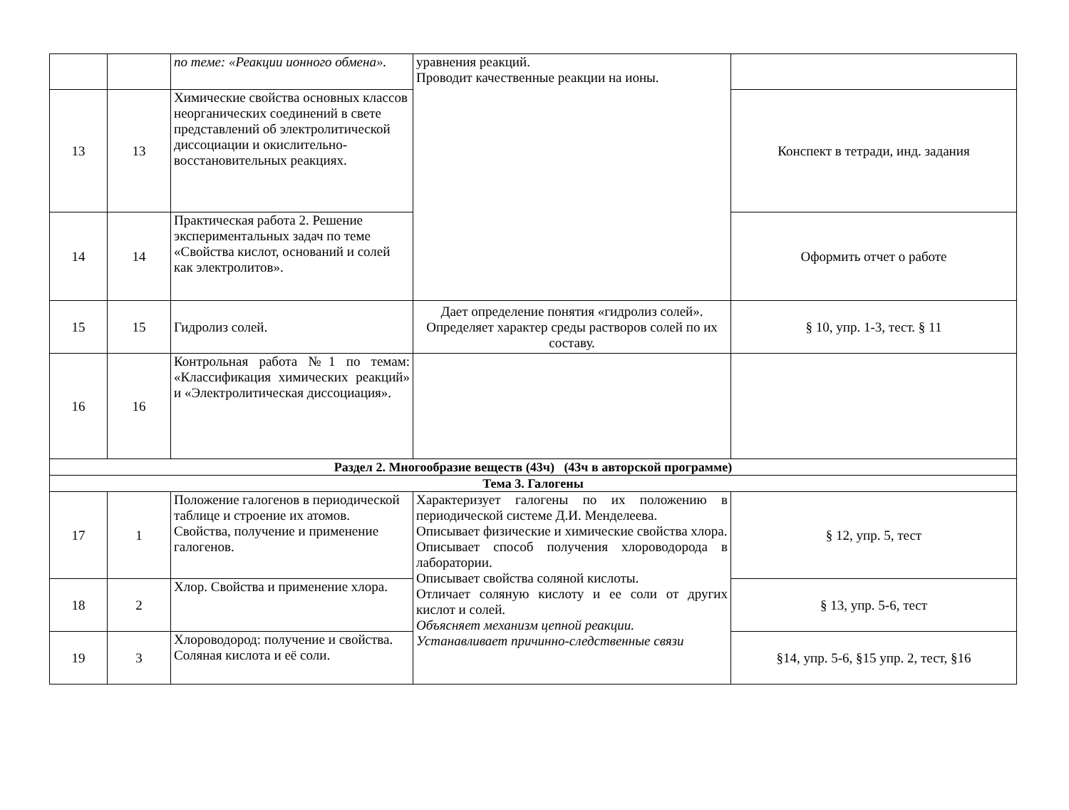| | | по теме: «Реакции ионного обмена». | уравнения реакций. Проводит качественные реакции на ионы. | |
| 13 | 13 | Химические свойства основных классов неорганических соединений в свете представлений об электролитической диссоциации и окислительно-восстановительных реакциях. | | Конспект в тетради, инд. задания |
| 14 | 14 | Практическая работа 2. Решение экспериментальных задач по теме «Свойства кислот, оснований и солей как электролитов». | | Оформить отчет о работе |
| 15 | 15 | Гидролиз солей. | Дает определение понятия «гидролиз солей». Определяет характер среды растворов солей по их составу. | § 10, упр. 1-3, тест. § 11 |
| 16 | 16 | Контрольная работа №1 по темам: «Классификация химических реакций» и «Электролитическая диссоциация». | | |
| Раздел 2. Многообразие веществ (43ч) (43ч в авторской программе) | | | | |
| Тема 3. Галогены | | | | |
| 17 | 1 | Положение галогенов в периодической таблице и строение их атомов. Свойства, получение и применение галогенов. | Характеризует галогены по их положению в периодической системе Д.И. Менделеева. Описывает физические и химические свойства хлора. Описывает способ получения хлороводорода в лаборатории. Описывает свойства соляной кислоты. Отличает соляную кислоту и ее соли от других кислот и солей. Объясняет механизм цепной реакции. Устанавливает причинно-следственные связи | § 12, упр. 5, тест |
| 18 | 2 | Хлор. Свойства и применение хлора. | | § 13, упр. 5-6, тест |
| 19 | 3 | Хлороводород: получение и свойства. Соляная кислота и её соли. | | §14, упр. 5-6, §15 упр. 2, тест, §16 |